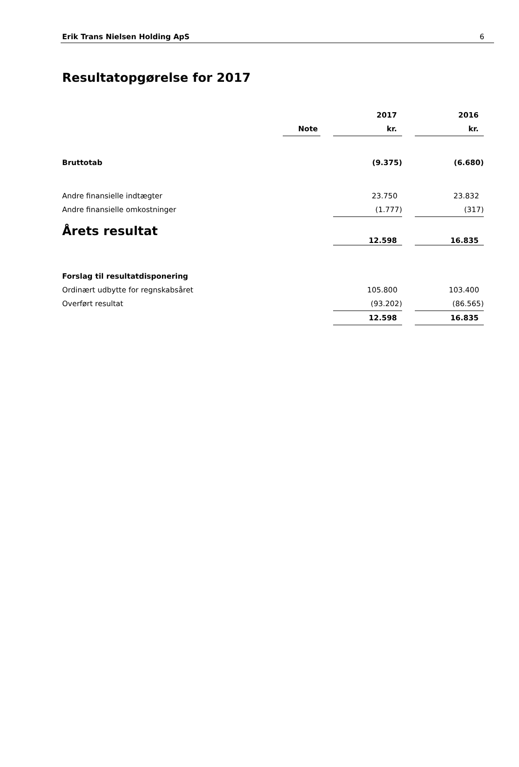Erik Trans Nielsen Holding ApS 6
Resultatopgørelse for 2017
| | | | 2017 | | 2016 |
| --- | --- | --- | --- | --- | --- |
| | Note | | kr. | | kr. |
| Bruttotab | | | (9.375) | | (6.680) |
| Andre finansielle indtægter | | | 23.750 | | 23.832 |
| Andre finansielle omkostninger | | | (1.777) | | (317) |
| Årets resultat | | | 12.598 | | 16.835 |
| Forslag til resultatdisponering | | | | | |
| Ordinært udbytte for regnskabsåret | | | 105.800 | | 103.400 |
| Overført resultat | | | (93.202) | | (86.565) |
| | | | 12.598 | | 16.835 |